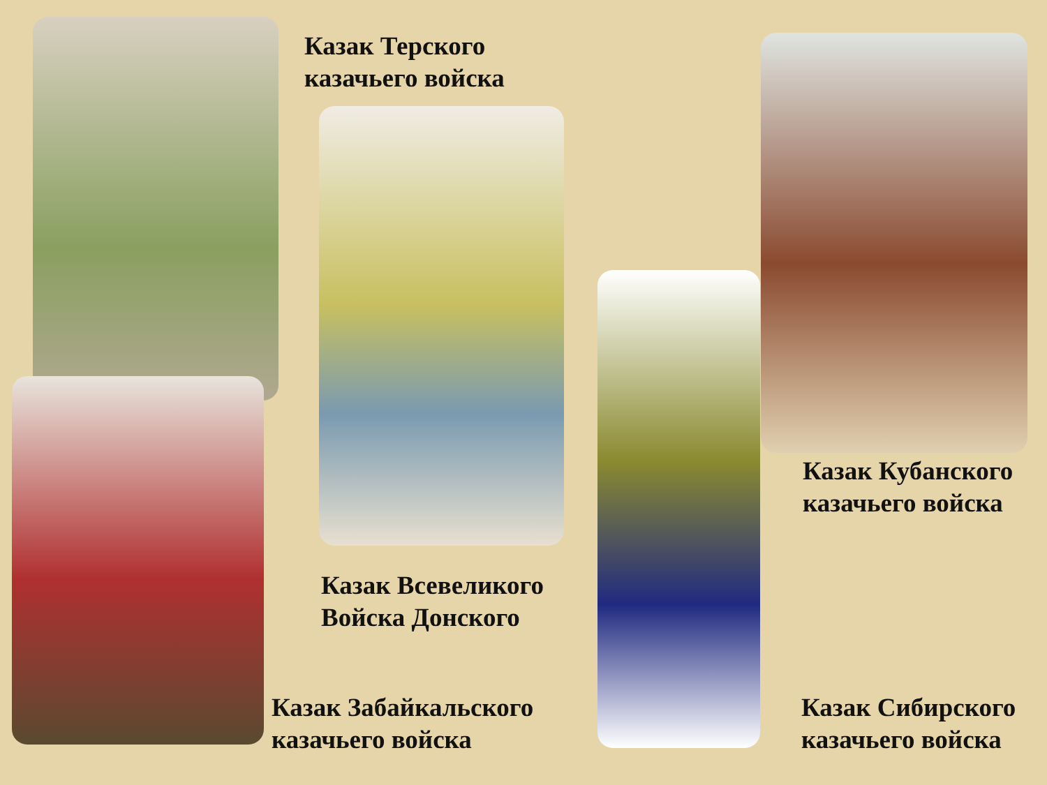Казак Терского
казачьего войска
Казак Всевеликого
Войска Донского
Казак Кубанского
казачьего войска
Казак Забайкальского
казачьего войска
Казак Сибирского
казачьего войска